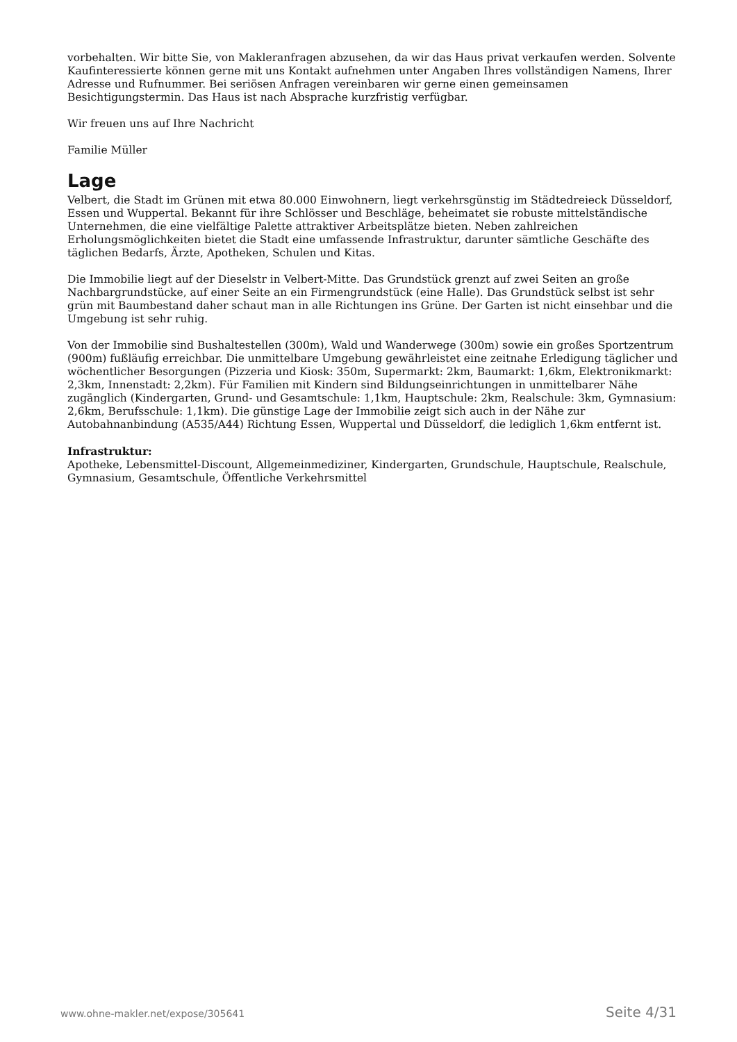vorbehalten. Wir bitte Sie, von Makleranfragen abzusehen, da wir das Haus privat verkaufen werden. Solvente Kaufinteressierte können gerne mit uns Kontakt aufnehmen unter Angaben Ihres vollständigen Namens, Ihrer Adresse und Rufnummer. Bei seriösen Anfragen vereinbaren wir gerne einen gemeinsamen Besichtigungstermin. Das Haus ist nach Absprache kurzfristig verfügbar.
Wir freuen uns auf Ihre Nachricht
Familie Müller
Lage
Velbert, die Stadt im Grünen mit etwa 80.000 Einwohnern, liegt verkehrsgünstig im Städtedreieck Düsseldorf, Essen und Wuppertal. Bekannt für ihre Schlösser und Beschläge, beheimatet sie robuste mittelständische Unternehmen, die eine vielfältige Palette attraktiver Arbeitsplätze bieten. Neben zahlreichen Erholungsmöglichkeiten bietet die Stadt eine umfassende Infrastruktur, darunter sämtliche Geschäfte des täglichen Bedarfs, Ärzte, Apotheken, Schulen und Kitas.
Die Immobilie liegt auf der Dieselstr in Velbert-Mitte. Das Grundstück grenzt auf zwei Seiten an große Nachbargrundstücke, auf einer Seite an ein Firmengrundstück (eine Halle). Das Grundstück selbst ist sehr grün mit Baumbestand daher schaut man in alle Richtungen ins Grüne. Der Garten ist nicht einsehbar und die Umgebung ist sehr ruhig.
Von der Immobilie sind Bushaltestellen (300m), Wald und Wanderwege (300m) sowie ein großes Sportzentrum (900m) fußläufig erreichbar. Die unmittelbare Umgebung gewährleistet eine zeitnahe Erledigung täglicher und wöchentlicher Besorgungen (Pizzeria und Kiosk: 350m, Supermarkt: 2km, Baumarkt: 1,6km, Elektronikmarkt: 2,3km, Innenstadt: 2,2km). Für Familien mit Kindern sind Bildungseinrichtungen in unmittelbarer Nähe zugänglich (Kindergarten, Grund- und Gesamtschule: 1,1km, Hauptschule: 2km, Realschule: 3km, Gymnasium: 2,6km, Berufsschule: 1,1km). Die günstige Lage der Immobilie zeigt sich auch in der Nähe zur Autobahnanbindung (A535/A44) Richtung Essen, Wuppertal und Düsseldorf, die lediglich 1,6km entfernt ist.
Infrastruktur:
Apotheke, Lebensmittel-Discount, Allgemeinmediziner, Kindergarten, Grundschule, Hauptschule, Realschule, Gymnasium, Gesamtschule, Öffentliche Verkehrsmittel
www.ohne-makler.net/expose/305641 Seite 4/31